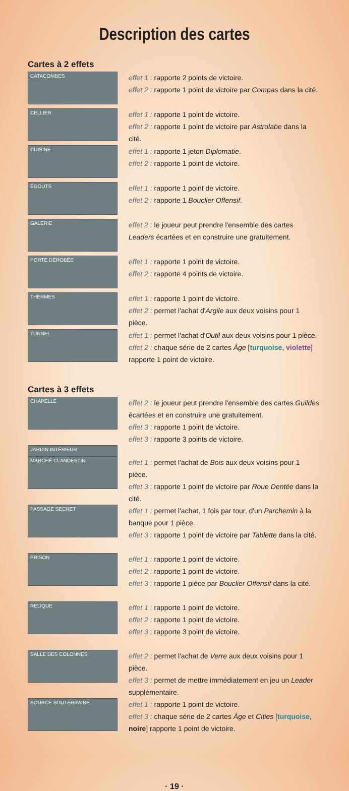Description des cartes
Cartes à 2 effets
CATACOMBES
effet 1 : rapporte 2 points de victoire.
effet 2 : rapporte 1 point de victoire par Compas dans la cité.
CELLIER
effet 1 : rapporte 1 point de victoire.
effet 2 : rapporte 1 point de victoire par Astrolabe dans la cité.
CUISINE
effet 1 : rapporte 1 jeton Diplomatie.
effet 2 : rapporte 1 point de victoire.
ÉGOUTS
effet 1 : rapporte 1 point de victoire.
effet 2 : rapporte 1 Bouclier Offensif.
GALERIE
effet 2 : le joueur peut prendre l'ensemble des cartes Leaders écartées et en construire une gratuitement.
PORTE DÉROBÉE
effet 1 : rapporte 1 point de victoire.
effet 2 : rapporte 4 points de victoire.
THERMES
effet 1 : rapporte 1 point de victoire.
effet 2 : permet l'achat d'Argile aux deux voisins pour 1 pièce.
TUNNEL
effet 1 : permet l'achat d'Outil aux deux voisins pour 1 pièce.
effet 2 : chaque série de 2 cartes Âge [turquoise, violette] rapporte 1 point de victoire.
Cartes à 3 effets
CHAPELLE
effet 2 : le joueur peut prendre l'ensemble des cartes Guildes écartées et en construire une gratuitement.
effet 3 : rapporte 1 point de victoire.
effet 3 : rapporte 3 points de victoire.
JARDIN INTÉRIEUR
MARCHÉ CLANDESTIN
effet 1 : permet l'achat de Bois aux deux voisins pour 1 pièce.
effet 3 : rapporte 1 point de victoire par Roue Dentée dans la cité.
PASSAGE SECRET
effet 1 : permet l'achat, 1 fois par tour, d'un Parchemin à la banque pour 1 pièce.
effet 3 : rapporte 1 point de victoire par Tablette dans la cité.
PRISON
effet 1 : rapporte 1 point de victoire.
effet 2 : rapporte 1 point de victoire.
effet 3 : rapporte 1 pièce par Bouclier Offensif dans la cité.
RELIQUE
effet 1 : rapporte 1 point de victoire.
effet 2 : rapporte 1 point de victoire.
effet 3 : rapporte 3 point de victoire.
SALLE DES COLONNES
effet 2 : permet l'achat de Verre aux deux voisins pour 1 pièce.
effet 3 : permet de mettre immédiatement en jeu un Leader supplémentaire.
SOURCE SOUTERRAINE
effet 1 : rapporte 1 point de victoire.
effet 3 : chaque série de 2 cartes Âge et Cities [turquoise, noire] rapporte 1 point de victoire.
· 19 ·